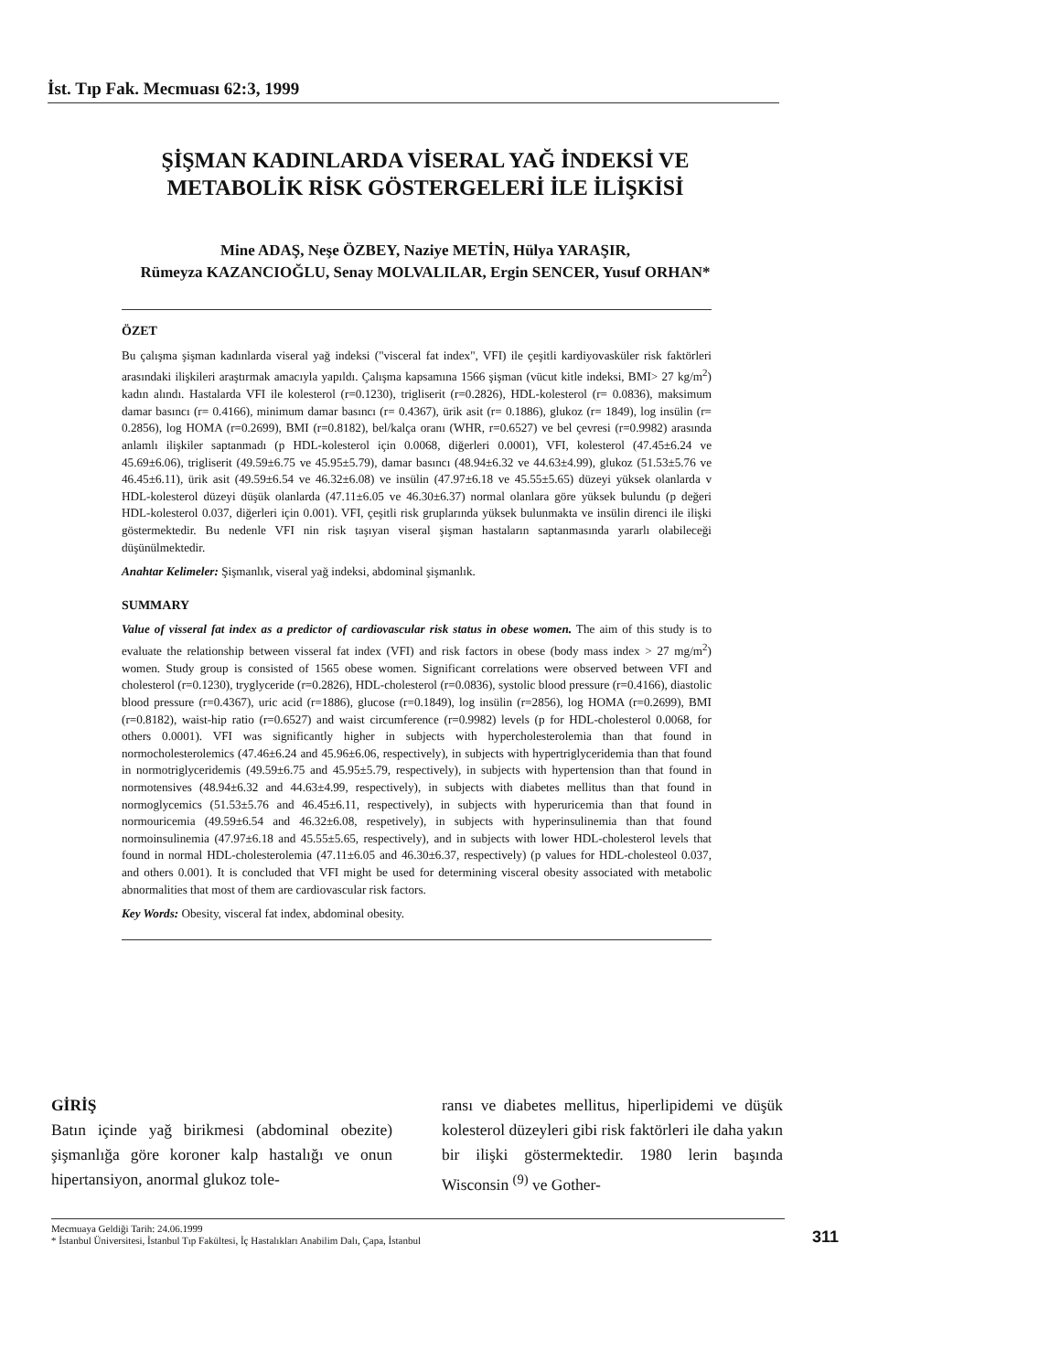İst. Tıp Fak. Mecmuası 62:3, 1999
ŞİŞMAN KADINLARDA VİSERAL YAĞ İNDEKSİ VE
METABOLİK RİSK GÖSTERGELERİ İLE İLİŞKİSİ
Mine ADAŞ, Neşe ÖZBEY, Naziye METİN, Hülya YARAŞIR,
Rümeyza KAZANCIOĞLU, Senay MOLVALILAR, Ergin SENCER, Yusuf ORHAN*
ÖZET
Bu çalışma şişman kadınlarda viseral yağ indeksi ("visceral fat index", VFI) ile çeşitli kardiyovasküler risk faktörleri arasındaki ilişkileri araştırmak amacıyla yapıldı. Çalışma kapsamına 1566 şişman (vücut kitle indeksi, BMI> 27 kg/m<sup>2</sup>) kadın alındı. Hastalarda VFI ile kolesterol (r=0.1230), trigliserit (r=0.2826), HDL-kolesterol (r= 0.0836), maksimum damar basıncı (r= 0.4166), minimum damar basıncı (r= 0.4367), ürik asit (r= 0.1886), glukoz (r= 1849), log insülin (r= 0.2856), log HOMA (r=0.2699), BMI (r=0.8182), bel/kalça oranı (WHR, r=0.6527) ve bel çevresi (r=0.9982) arasında anlamlı ilişkiler saptanmadı (p HDL-kolesterol için 0.0068, diğerleri 0.0001), VFI, kolesterol (47.45±6.24 ve 45.69±6.06), trigliserit (49.59±6.75 ve 45.95±5.79), damar basıncı (48.94±6.32 ve 44.63±4.99), glukoz (51.53±5.76 ve 46.45±6.11), ürik asit (49.59±6.54 ve 46.32±6.08) ve insülin (47.97±6.18 ve 45.55±5.65) düzeyi yüksek olanlarda v HDL-kolesterol düzeyi düşük olanlarda (47.11±6.05 ve 46.30±6.37) normal olanlara göre yüksek bulundu (p değeri HDL-kolesterol 0.037, diğerleri için 0.001). VFI, çeşitli risk gruplarında yüksek bulunmakta ve insülin direnci ile ilişki göstermektedir. Bu nedenle VFI nin risk taşıyan viseral şişman hastaların saptanmasında yararlı olabileceği düşünülmektedir.
Anahtar Kelimeler: Şişmanlık, viseral yağ indeksi, abdominal şişmanlık.
SUMMARY
Value of visseral fat index as a predictor of cardiovascular risk status in obese women. The aim of this study is to evaluate the relationship between visseral fat index (VFI) and risk factors in obese (body mass index > 27 mg/m<sup>2</sup>) women. Study group is consisted of 1565 obese women. Significant correlations were observed between VFI and cholesterol (r=0.1230), tryglyceride (r=0.2826), HDL-cholesterol (r=0.0836), systolic blood pressure (r=0.4166), diastolic blood pressure (r=0.4367), uric acid (r=1886), glucose (r=0.1849), log insülin (r=2856), log HOMA (r=0.2699), BMI (r=0.8182), waist-hip ratio (r=0.6527) and waist circumference (r=0.9982) levels (p for HDL-cholesterol 0.0068, for others 0.0001). VFI was significantly higher in subjects with hypercholesterolemia than that found in normocholesterolemics (47.46±6.24 and 45.96±6.06, respectively), in subjects with hypertriglyceridemia than that found in normotriglyceridemis (49.59±6.75 and 45.95±5.79, respectively), in subjects with hypertension than that found in normotensives (48.94±6.32 and 44.63±4.99, respectively), in subjects with diabetes mellitus than that found in normoglycemics (51.53±5.76 and 46.45±6.11, respectively), in subjects with hyperuricemia than that found in normouricemia (49.59±6.54 and 46.32±6.08, respetively), in subjects with hyperinsulinemia than that found normoinsulinemia (47.97±6.18 and 45.55±5.65, respectively), and in subjects with lower HDL-cholesterol levels that found in normal HDL-cholesterolemia (47.11±6.05 and 46.30±6.37, respectively) (p values for HDL-cholesteol 0.037, and others 0.001). It is concluded that VFI might be used for determining visceral obesity associated with metabolic abnormalities that most of them are cardiovascular risk factors.
Key Words: Obesity, visceral fat index, abdominal obesity.
GİRİŞ
Batın içinde yağ birikmesi (abdominal obezite) şişmanlığa göre koroner kalp hastalığı ve onun hipertansiyon, anormal glukoz tole-
ransı ve diabetes mellitus, hiperlipidemi ve düşük kolesterol düzeyleri gibi risk faktörleri ile daha yakın bir ilişki göstermektedir. 1980 lerin başında Wisconsin <sup>(9)</sup> ve Gother-
Mecmuaya Geldiği Tarih: 24.06.1999
* İstanbul Üniversitesi, İstanbul Tıp Fakültesi, İç Hastalıkları Anabilim Dalı, Çapa, İstanbul
311